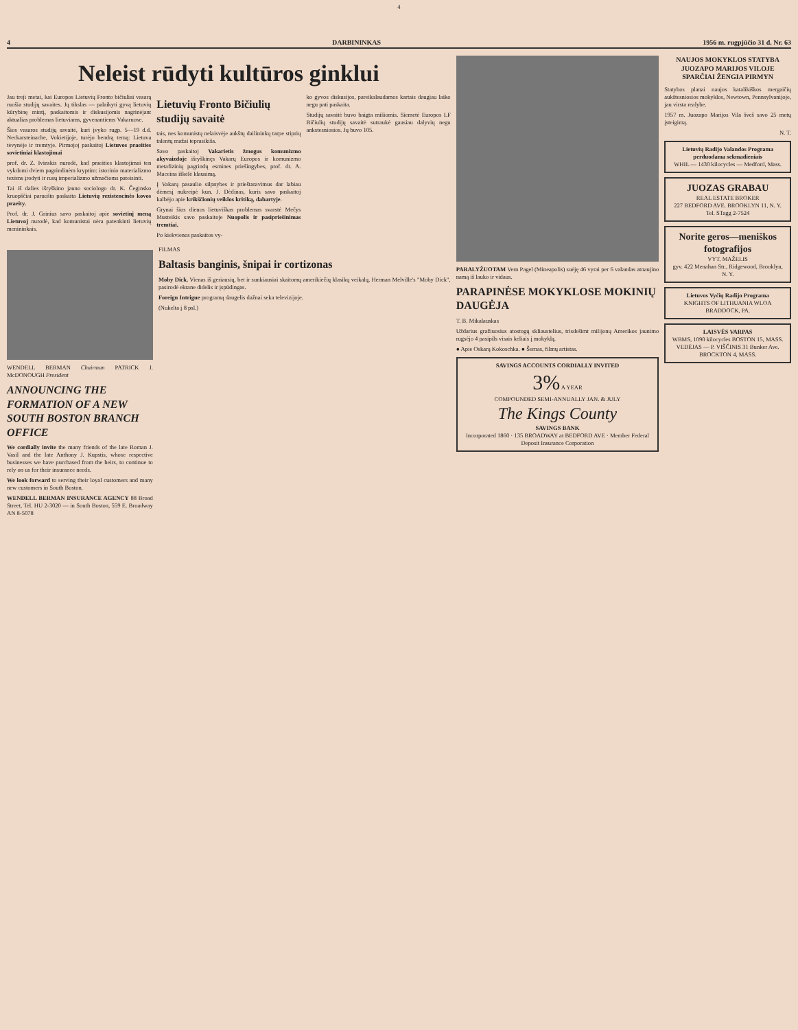4
4 DARBININKAS 1956 m. rugpjūčio 31 d. Nr. 63
Neleist rūdyti kultūros ginklui
Jau treji metai, kai Europos Lietuvių Fronto bičiuliai vasarą ruošia studijų savaites. Jų tikslas — palaikyti gyvą lietuvių kūrybinę mintį, paskaitomis ir diskusijomis nagrinėjant aktualias problemas lietuviams, gyvenantiems Vakaruose.
Šios vasaros studijų savaitė, kuri įvyko rugp. 5—19 d.d. Neckarsteinache, Vokietijoje, turėjo bendrą temą: Lietuva tėvynėje ir tremtyje. Pirmojoj paskaitoj Lietuvos praeities sovietiniai klastojimai
prof. dr. Z. Ivinskis nurodė, kad praeities klastojimai ten vykdomi dviem pagrindinėm kryptim: istorinio materializmo tezėms įrodyti ir rusų imperializmo užmačioms pateisinti.
Tai iš dalies išryškino jauno sociologo dr. K. Čeginsko kruopščiai paruošta paskaita Lietuvių rezistencinės kovos praeity.
Prof. dr. J. Grinius savo paskaitoj apie sovietinį meną Lietuvoj nurodė, kad komunistai nėra patenkinti lietuvių menininkais.
Lietuvių Fronto Bičiulių studijų savaitė
tais, nes komunistų nelaisvėje aukštų dailininkų tarpe stiprių talentų mažai teprasikiša.
Savo paskaitoj Vakarietis žmogus komunizmo akyvaizdoje išryškinęs Vakarų Europos ir komunizmo metafizinių pagrindų esmines priešingybes, prof. dr. A. Maceina iškėlė klausimą.
Į Vakarų pasaulio silpnybes ir prieštaravimus dar labiau dėmesį nukreipė kun. J. Dėdinas, kuris savo paskaitoj kalbėjo apie krikščionių veiklos kritiką, dabartyje.
Grynai šios dienos lietuviškas problemas svarstė Mečys Musteikis savo paskaitoje Nuopolis ir pasipriešinimas tremtiai.
Po kiekvienos paskaitos vy-
ko gyvos diskusijos, pareikalaudamos kartais daugiau laiko negu pati paskaita.
Studijų savaitė buvo baigta mišiomis. Siemetė Europos LF Bičiulių studijų savaitė sutraukė gausiau dalyvių negu ankstesniosios. Jų buvo 105.
WENDELL BERMAN Chairman PATRICK J. McDONOUGH President
ANNOUNCING THE FORMATION OF A NEW SOUTH BOSTON BRANCH OFFICE
We cordially invite the many friends of the late Roman J. Vasil and the late Anthony J. Kupstis, whose respective businesses we have purchased from the heirs, to continue to rely on us for their insurance needs.
We look forward to serving their loyal customers and many new customers in South Boston.
WENDELL BERMAN INSURANCE AGENCY 88 Broad Street, Tel. HU 2-3020 — in South Boston, 559 E. Broadway AN 8-5078
FILMAS
Baltasis banginis, šnipai ir cortizonas
Moby Dick. Vienas iš geriausių, bet ir sunkiausiai skaitomų amerikiečių klasikų veikalų, Herman Melville's "Moby Dick", pasirodė ekrane didelis ir įspūdingas.
Foreign Intrigue programą daugelis dažnai seka televizijoje.
(Nukelta į 8 psl.)
PARALYŽUOTAM Vern Pagel (Mineapolis) suėję 46 vyrai per 6 valandas atnaujino namą iš lauko ir vidaus.
PARAPINĖSE MOKYKLOSE MOKINIŲ DAUGĖJA
T. B. Mikalauskas
Uždarius gražiuosius atostogų skliaustelius, trisdešimt milijonų Amerikos jaunimo rugsėjo 4 pasipils visais keliais į mokyklą.
● Apie Oskarą Kokoschka. ● Šernas, filmų artistas.
SAVINGS ACCOUNTS CORDIALLY INVITED
3% A YEAR
COMPOUNDED SEMI-ANNUALLY JAN. & JULY
The Kings County
SAVINGS BANK
Incorporated 1860 · 135 BROADWAY at BEDFORD AVE · Member Federal Deposit Insurance Corporation
NAUJOS MOKYKLOS STATYBA JUOZAPO MARIJOS VILOJE SPARČIAI ŽENGIA PIRMYN
Statybos planai naujos katalikiškos mergaičių aukštesniosios mokyklos, Newtown, Pennsylvanijoje, jau virsta realybe.
1957 m. Juozapo Marijos Vila šveš savo 25 metų įsteigimą.
N. T.
Lietuvių Radijo Valandos Programa perduodama sekmadieniais
WHIL — 1430 kilocycles — Medford, Mass.
JUOZAS GRABAU
REAL ESTATE BROKER
227 BEDFORD AVE. BROOKLYN 11, N. Y. Tel. STagg 2-7524
Norite geros—meniškos fotografijos
VYT. MAŽELIS
gyv. 422 Menahan Str., Ridgewood, Brooklyn, N. Y.
Lietuvos Vyčių Radijo Programa
KNIGHTS OF LITHUANIA WLOA BRADDOCK, PA.
LAISVĖS VARPAS
WBMS, 1090 kilocycles BOSTON 15, MASS.
VEDĖJAS — P. VIŠČINIS 31 Bunker Ave. BROCKTON 4, MASS.